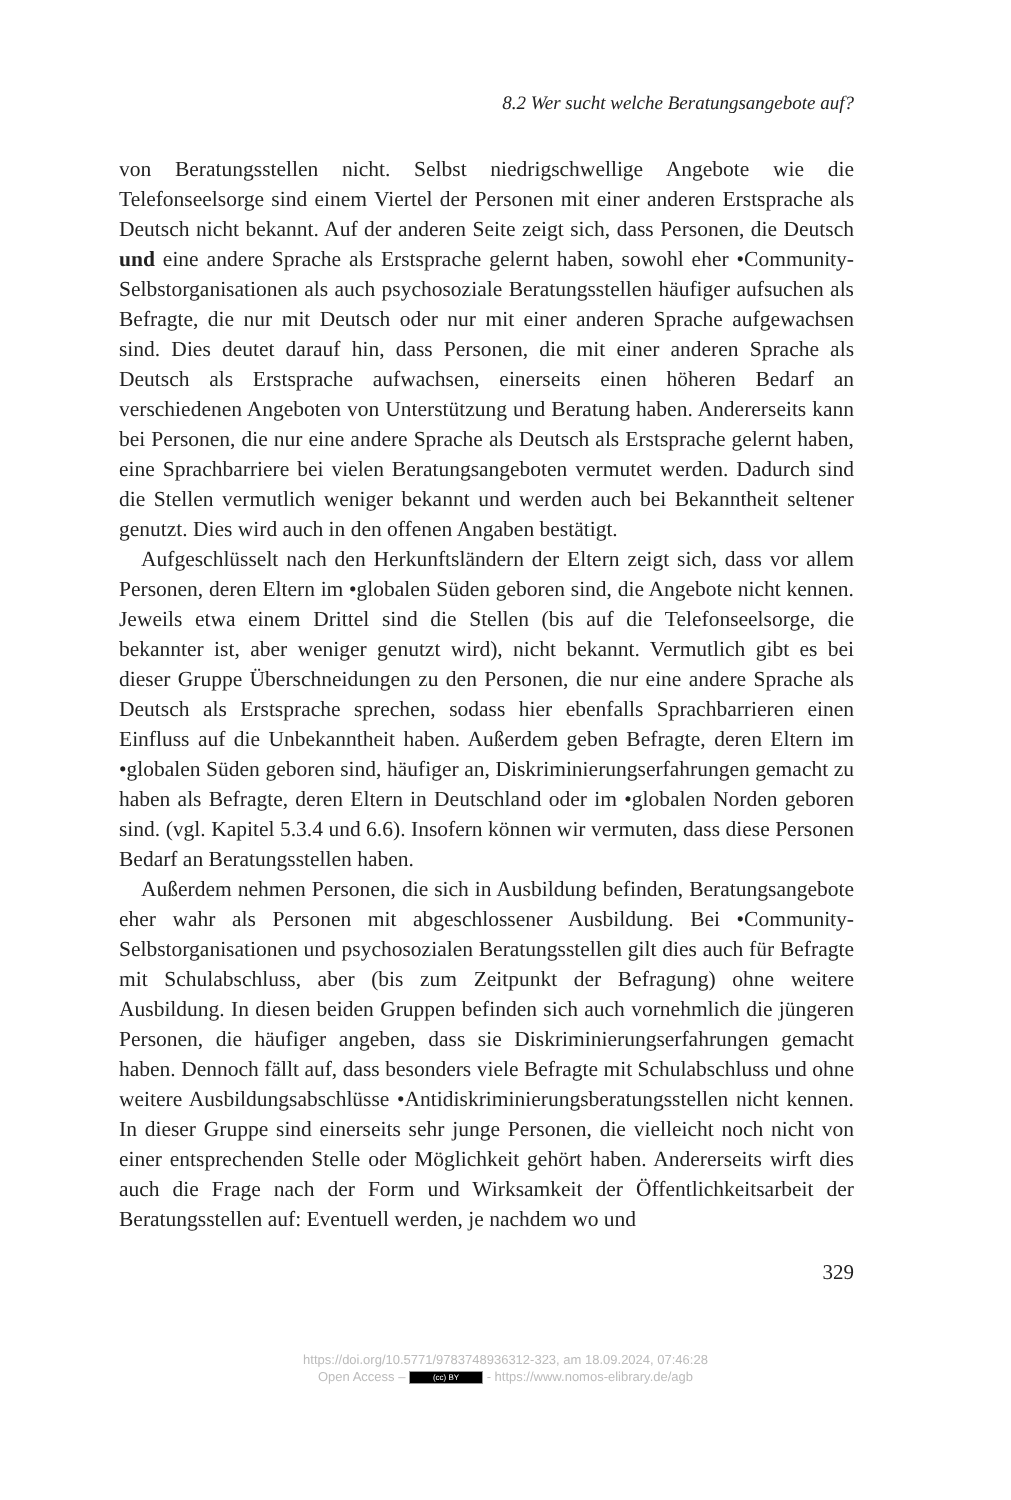8.2 Wer sucht welche Beratungsangebote auf?
von Beratungsstellen nicht. Selbst niedrigschwellige Angebote wie die Telefonseelsorge sind einem Viertel der Personen mit einer anderen Erstsprache als Deutsch nicht bekannt. Auf der anderen Seite zeigt sich, dass Personen, die Deutsch und eine andere Sprache als Erstsprache gelernt haben, sowohl eher •Community-Selbstorganisationen als auch psychosoziale Beratungsstellen häufiger aufsuchen als Befragte, die nur mit Deutsch oder nur mit einer anderen Sprache aufgewachsen sind. Dies deutet darauf hin, dass Personen, die mit einer anderen Sprache als Deutsch als Erstsprache aufwachsen, einerseits einen höheren Bedarf an verschiedenen Angeboten von Unterstützung und Beratung haben. Andererseits kann bei Personen, die nur eine andere Sprache als Deutsch als Erstsprache gelernt haben, eine Sprachbarriere bei vielen Beratungsangeboten vermutet werden. Dadurch sind die Stellen vermutlich weniger bekannt und werden auch bei Bekanntheit seltener genutzt. Dies wird auch in den offenen Angaben bestätigt.
Aufgeschlüsselt nach den Herkunftsländern der Eltern zeigt sich, dass vor allem Personen, deren Eltern im •globalen Süden geboren sind, die Angebote nicht kennen. Jeweils etwa einem Drittel sind die Stellen (bis auf die Telefonseelsorge, die bekannter ist, aber weniger genutzt wird), nicht bekannt. Vermutlich gibt es bei dieser Gruppe Überschneidungen zu den Personen, die nur eine andere Sprache als Deutsch als Erstsprache sprechen, sodass hier ebenfalls Sprachbarrieren einen Einfluss auf die Unbekanntheit haben. Außerdem geben Befragte, deren Eltern im •globalen Süden geboren sind, häufiger an, Diskriminierungserfahrungen gemacht zu haben als Befragte, deren Eltern in Deutschland oder im •globalen Norden geboren sind. (vgl. Kapitel 5.3.4 und 6.6). Insofern können wir vermuten, dass diese Personen Bedarf an Beratungsstellen haben.
Außerdem nehmen Personen, die sich in Ausbildung befinden, Beratungsangebote eher wahr als Personen mit abgeschlossener Ausbildung. Bei •Community-Selbstorganisationen und psychosozialen Beratungsstellen gilt dies auch für Befragte mit Schulabschluss, aber (bis zum Zeitpunkt der Befragung) ohne weitere Ausbildung. In diesen beiden Gruppen befinden sich auch vornehmlich die jüngeren Personen, die häufiger angeben, dass sie Diskriminierungserfahrungen gemacht haben. Dennoch fällt auf, dass besonders viele Befragte mit Schulabschluss und ohne weitere Ausbildungsabschlüsse •Antidiskriminierungsberatungsstellen nicht kennen. In dieser Gruppe sind einerseits sehr junge Personen, die vielleicht noch nicht von einer entsprechenden Stelle oder Möglichkeit gehört haben. Andererseits wirft dies auch die Frage nach der Form und Wirksamkeit der Öffentlichkeitsarbeit der Beratungsstellen auf: Eventuell werden, je nachdem wo und
329
https://doi.org/10.5771/9783748936312-323, am 18.09.2024, 07:46:28
Open Access – (cc) BY - https://www.nomos-elibrary.de/agb